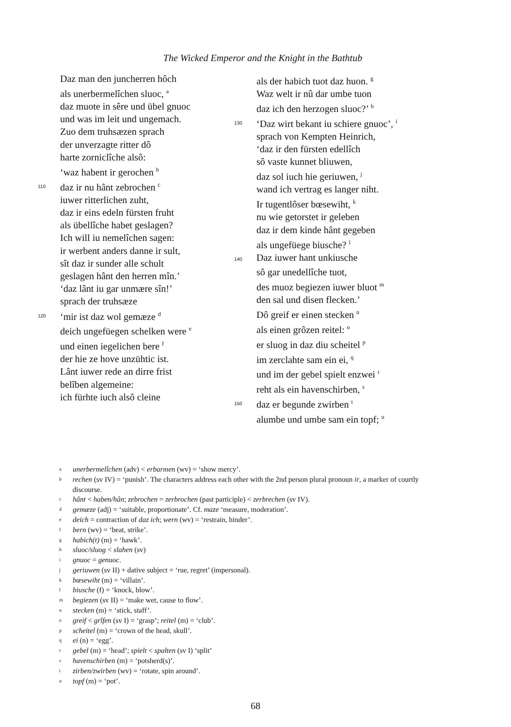The Wicked Emperor and the Knight in the Bathtub
Daz man den juncherren hôch
als unerbermelîchen sluoc, <sup>a</sup>
daz muote in sêre und übel gnuoc
und was im leit und ungemach.
Zuo dem truhsæzen sprach
der unverzagte ritter dô
harte zorniclîche alsô:
‘waz habent ir gerochen <sup>b</sup>
110 daz ir nu hânt zebrochen <sup>c</sup>
iuwer ritterlichen zuht,
daz ir eins edeln fürsten fruht
als übellîche habet geslagen?
Ich will iu nemelîchen sagen:
ir werbent anders danne ir sult,
sît daz ir sunder alle schult
geslagen hânt den herren mîn.’
‘daz lânt iu gar unmære sîn!’
sprach der truhsæze
120 ‘mir ist daz wol gemæze <sup>d</sup>
deich ungefüegen schelken were <sup>e</sup>
und einen iegelichen bere <sup>f</sup>
der hie ze hove unzühtic ist.
Lânt iuwer rede an dirre frist
belîben algemeine:
ich fürhte iuch alsô cleine
als der habich tuot daz huon. <sup>g</sup>
Waz welt ir nû dar umbe tuon
daz ich den herzogen sluoc?’ <sup>h</sup>
130 ‘Daz wirt bekant iu schiere gnuoc’, <sup>i</sup>
sprach von Kempten Heinrich,
‘daz ir den fürsten edellîch
sô vaste kunnet bliuwen,
daz sol iuch hie geriuwen, <sup>j</sup>
wand ich vertrag es langer niht.
Ir tugentlôser bœsewiht, <sup>k</sup>
nu wie getorstet ir geleben
daz ir dem kinde hânt gegeben
als ungefüege biusche? <sup>l</sup>
140 Daz iuwer hant unkiusche
sô gar unedellîche tuot,
des muoz begiezen iuwer bluot <sup>m</sup>
den sal und disen flecken.’
Dô greif er einen stecken <sup>n</sup>
als einen grôzen reitel: <sup>o</sup>
er sluog in daz diu scheitel <sup>p</sup>
im zerclahte sam ein ei, <sup>q</sup>
und im der gebel spielt enzwei <sup>r</sup>
reht als ein havenschirben, <sup>s</sup>
150 daz er begunde zwirben <sup>t</sup>
alumbe und umbe sam ein topf; <sup>u</sup>
aunerbermelîchen (adv) < erbarmen (wv) = ‘show mercy’.
brechen (sv IV) = ‘punish’. The characters address each other with the 2nd person plural pronoun ir, a marker of courtly discourse.
chânt < haben/hân; zebrochen = zerbrochen (past participle) < zerbrechen (sv IV).
dgemæze (adj) = ‘suitable, proportionate’. Cf. maze ‘measure, moderation’.
edeich = contraction of daz ich; wern (wv) = ‘restrain, hinder’.
fbern (wv) = ‘beat, strike’.
ghabich(t) (m) = ‘hawk’.
hsluoc/sluog < slahen (sv)
ignuoc = genuoc.
jgeriuwen (sv II) + dative subject = ‘rue, regret’ (impersonal).
kbœsewiht (m) = ‘villain’.
lbiusche (f) = ‘knock, blow’.
mbegiezen (sv II) = ‘make wet, cause to flow’.
nstecken (m) = ‘stick, staff’.
ogreif < grîfen (sv I) = ‘grasp’; reitel (m) = ‘club’.
pscheitel (m) = ‘crown of the head, skull’.
qei (n) = ‘egg’.
rgebel (m) = ‘head’; spielt < spalten (sv I) ‘split’
shavenschirben (m) = ‘potsherd(s)’.
tzirben/zwirben (wv) = ‘rotate, spin around’.
utopf (m) = ‘pot’.
68